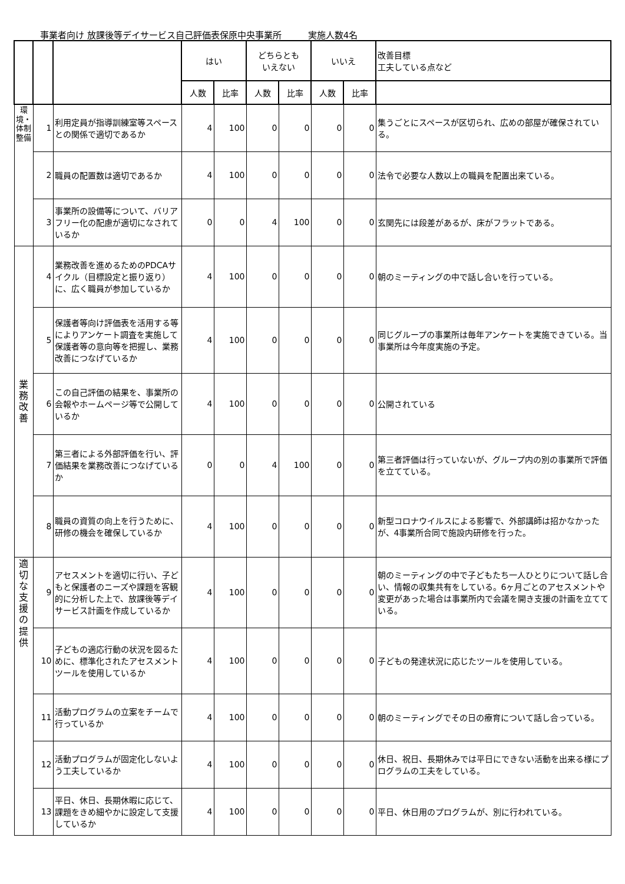事業者向け 放課後等デイサービス自己評価表保原中央事業所　　　実施人数4名
| | | | はい | | どちらとも いえない | | いいえ | | 改善目標 工夫している点など |
| --- | --- | --- | --- | --- | --- | --- | --- | --- | --- |
| | | | 人数 | 比率 | 人数 | 比率 | 人数 | 比率 | |
| 環境・体制整備 | 1 | 利用定員が指導訓練室等スペースとの関係で適切であるか | 4 | 100 | 0 | 0 | 0 | 0 | 集うごとにスペースが区切られ、広めの部屋が確保されている。 |
| | 2 | 職員の配置数は適切であるか | 4 | 100 | 0 | 0 | 0 | 0 | 法令で必要な人数以上の職員を配置出来ている。 |
| | 3 | 事業所の設備等について、バリアフリー化の配慮が適切になされているか | 0 | 0 | 4 | 100 | 0 | 0 | 玄関先には段差があるが、床がフラットである。 |
| 業務改善 | 4 | 業務改善を進めるためのPDCAサイクル（目標設定と振り返り）に、広く職員が参加しているか | 4 | 100 | 0 | 0 | 0 | 0 | 朝のミーティングの中で話し合いを行っている。 |
| | 5 | 保護者等向け評価表を活用する等によりアンケート調査を実施して保護者等の意向等を把握し、業務改善につなげているか | 4 | 100 | 0 | 0 | 0 | 0 | 同じグループの事業所は毎年アンケートを実施できている。当事業所は今年度実施の予定。 |
| | 6 | この自己評価の結果を、事業所の会報やホームページ等で公開しているか | 4 | 100 | 0 | 0 | 0 | 0 | 公開されている |
| | 7 | 第三者による外部評価を行い、評価結果を業務改善につなげているか | 0 | 0 | 4 | 100 | 0 | 0 | 第三者評価は行っていないが、グループ内の別の事業所で評価を立てている。 |
| | 8 | 職員の資質の向上を行うために、研修の機会を確保しているか | 4 | 100 | 0 | 0 | 0 | 0 | 新型コロナウイルスによる影響で、外部講師は招かなかったが、4事業所合同で施設内研修を行った。 |
| 適切な支援の提供 | 9 | アセスメントを適切に行い、子どもと保護者のニーズや課題を客観的に分析した上で、放課後等デイサービス計画を作成しているか | 4 | 100 | 0 | 0 | 0 | 0 | 朝のミーティングの中で子どもたち一人ひとりについて話し合い、情報の収集共有をしている。6ヶ月ごとのアセスメントや変更があった場合は事業所内で会議を開き支援の計画を立てている。 |
| | 10 | 子どもの適応行動の状況を図るために、標準化されたアセスメントツールを使用しているか | 4 | 100 | 0 | 0 | 0 | 0 | 子どもの発達状況に応じたツールを使用している。 |
| | 11 | 活動プログラムの立案をチームで行っているか | 4 | 100 | 0 | 0 | 0 | 0 | 朝のミーティングでその日の療育について話し合っている。 |
| | 12 | 活動プログラムが固定化しないよう工夫しているか | 4 | 100 | 0 | 0 | 0 | 0 | 休日、祝日、長期休みでは平日にできない活動を出来る様にプログラムの工夫をしている。 |
| | 13 | 平日、休日、長期休暇に応じて、課題をきめ細やかに設定して支援しているか | 4 | 100 | 0 | 0 | 0 | 0 | 平日、休日用のプログラムが、別に行われている。 |